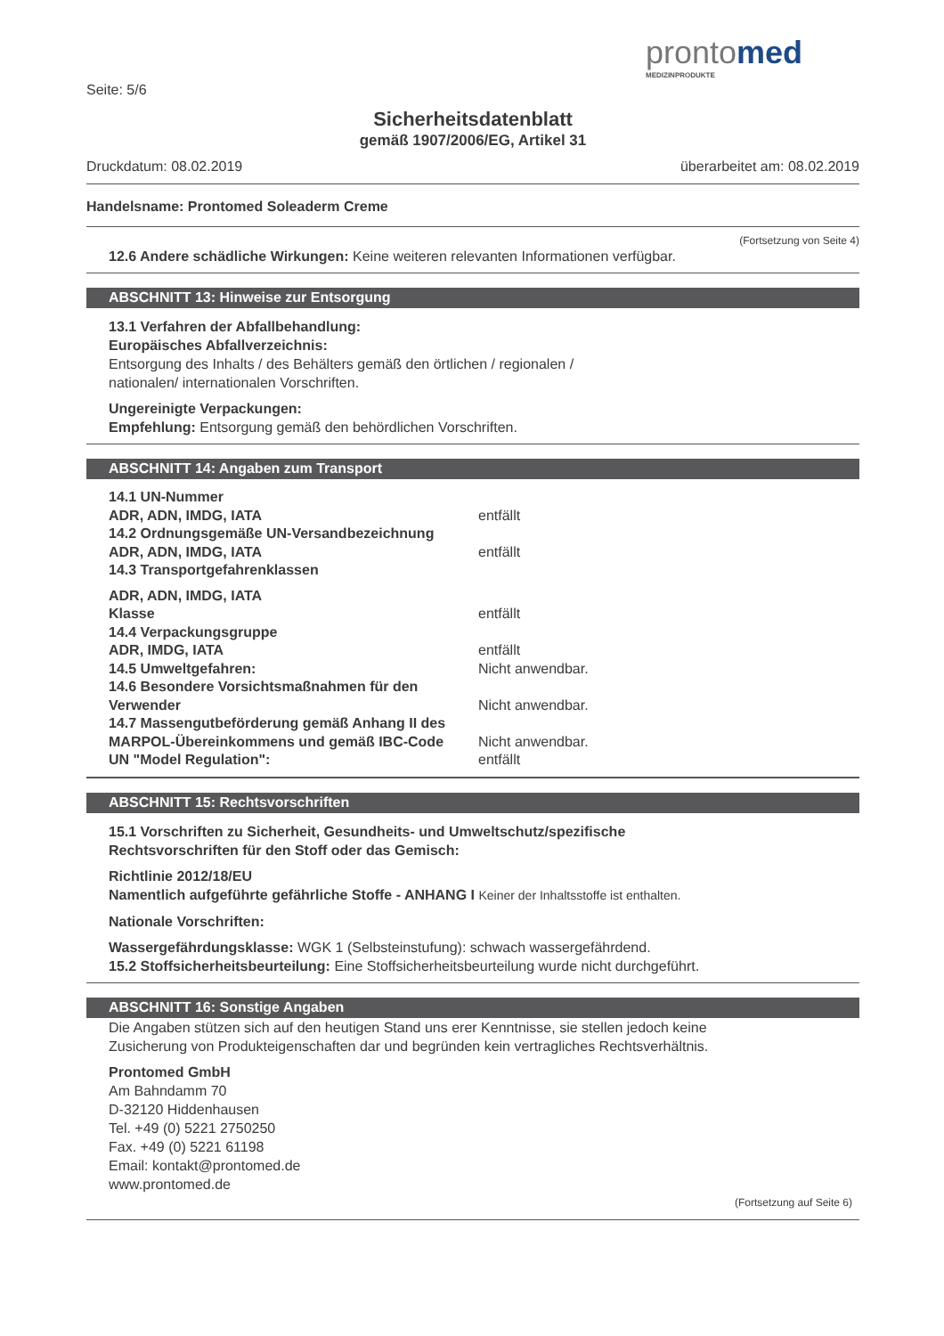prontomed
MEDIZINPRODUKTE
Seite: 5/6
Sicherheitsdatenblatt
gemäß 1907/2006/EG, Artikel 31
Druckdatum: 08.02.2019 überarbeitet am: 08.02.2019
Handelsname: Prontomed Soleaderm Creme
(Fortsetzung von Seite 4)
12.6 Andere schädliche Wirkungen: Keine weiteren relevanten Informationen verfügbar.
ABSCHNITT 13: Hinweise zur Entsorgung
13.1 Verfahren der Abfallbehandlung:
Europäisches Abfallverzeichnis:
Entsorgung des Inhalts / des Behälters gemäß den örtlichen / regionalen /
nationalen/ internationalen Vorschriften.
Ungereinigte Verpackungen:
Empfehlung: Entsorgung gemäß den behördlichen Vorschriften.
ABSCHNITT 14: Angaben zum Transport
| 14.1 UN-Nummer | |
| ADR, ADN, IMDG, IATA | entfällt |
| 14.2 Ordnungsgemäße UN-Versandbezeichnung | |
| ADR, ADN, IMDG, IATA | entfällt |
| 14.3 Transportgefahrenklassen | |
| ADR, ADN, IMDG, IATA | |
| Klasse | entfällt |
| 14.4 Verpackungsgruppe | |
| ADR, IMDG, IATA | entfällt |
| 14.5 Umweltgefahren: | Nicht anwendbar. |
| 14.6 Besondere Vorsichtsmaßnahmen für den Verwender | Nicht anwendbar. |
| 14.7 Massengutbeförderung gemäß Anhang II des MARPOL-Übereinkommens und gemäß IBC-Code | Nicht anwendbar. |
| UN "Model Regulation": | entfällt |
ABSCHNITT 15: Rechtsvorschriften
15.1 Vorschriften zu Sicherheit, Gesundheits- und Umweltschutz/spezifische
Rechtsvorschriften für den Stoff oder das Gemisch:
Richtlinie 2012/18/EU
Namentlich aufgeführte gefährliche Stoffe - ANHANG I Keiner der Inhaltsstoffe ist enthalten.
Nationale Vorschriften:
Wassergefährdungsklasse: WGK 1 (Selbsteinstufung): schwach wassergefährdend.
15.2 Stoffsicherheitsbeurteilung: Eine Stoffsicherheitsbeurteilung wurde nicht durchgeführt.
ABSCHNITT 16: Sonstige Angaben
Die Angaben stützen sich auf den heutigen Stand uns erer Kenntnisse, sie stellen jedoch keine
Zusicherung von Produkteigenschaften dar und begründen kein vertragliches Rechtsverhältnis.
Prontomed GmbH
Am Bahndamm 70
D-32120 Hiddenhausen
Tel. +49 (0) 5221 2750250
Fax. +49 (0) 5221 61198
Email: kontakt@prontomed.de
www.prontomed.de
(Fortsetzung auf Seite 6)